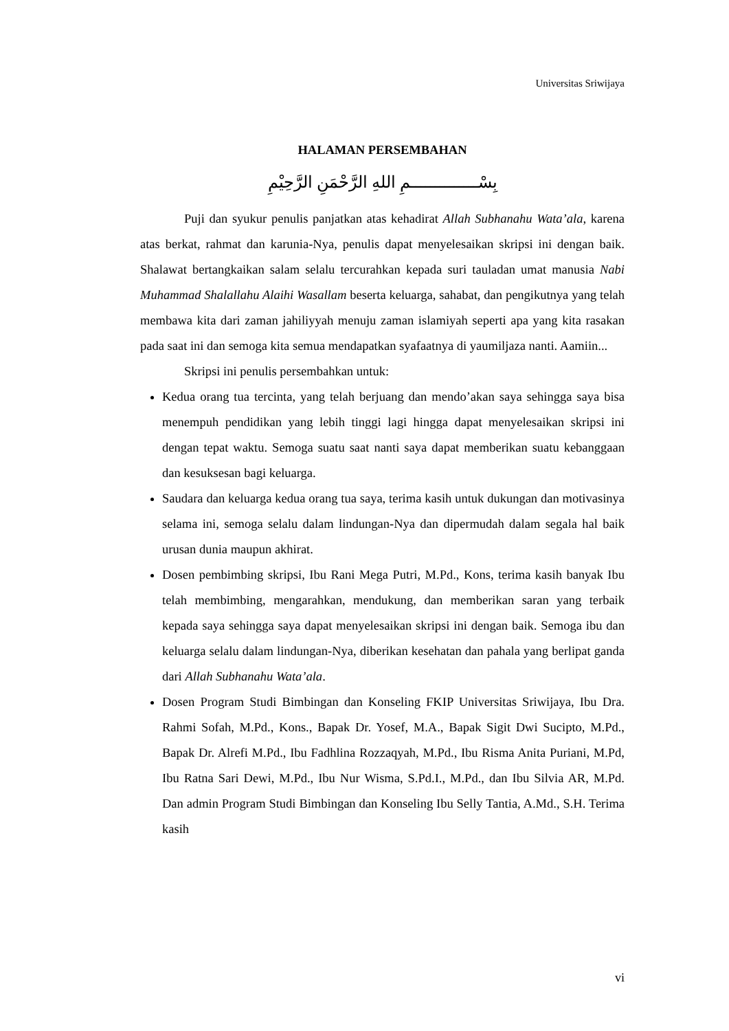Universitas Sriwijaya
HALAMAN PERSEMBAHAN
بِسْــــــــــــــمِ اللهِ الرَّحْمَنِ الرَّحِيْمِ
Puji dan syukur penulis panjatkan atas kehadirat Allah Subhanahu Wata’ala, karena atas berkat, rahmat dan karunia-Nya, penulis dapat menyelesaikan skripsi ini dengan baik. Shalawat bertangkaikan salam selalu tercurahkan kepada suri tauladan umat manusia Nabi Muhammad Shalallahu Alaihi Wasallam beserta keluarga, sahabat, dan pengikutnya yang telah membawa kita dari zaman jahiliyyah menuju zaman islamiyah seperti apa yang kita rasakan pada saat ini dan semoga kita semua mendapatkan syafaatnya di yaumiljaza nanti. Aamiin...
Skripsi ini penulis persembahkan untuk:
Kedua orang tua tercinta, yang telah berjuang dan mendo’akan saya sehingga saya bisa menempuh pendidikan yang lebih tinggi lagi hingga dapat menyelesaikan skripsi ini dengan tepat waktu. Semoga suatu saat nanti saya dapat memberikan suatu kebanggaan dan kesuksesan bagi keluarga.
Saudara dan keluarga kedua orang tua saya, terima kasih untuk dukungan dan motivasinya selama ini, semoga selalu dalam lindungan-Nya dan dipermudah dalam segala hal baik urusan dunia maupun akhirat.
Dosen pembimbing skripsi, Ibu Rani Mega Putri, M.Pd., Kons, terima kasih banyak Ibu telah membimbing, mengarahkan, mendukung, dan memberikan saran yang terbaik kepada saya sehingga saya dapat menyelesaikan skripsi ini dengan baik. Semoga ibu dan keluarga selalu dalam lindungan-Nya, diberikan kesehatan dan pahala yang berlipat ganda dari Allah Subhanahu Wata’ala.
Dosen Program Studi Bimbingan dan Konseling FKIP Universitas Sriwijaya, Ibu Dra. Rahmi Sofah, M.Pd., Kons., Bapak Dr. Yosef, M.A., Bapak Sigit Dwi Sucipto, M.Pd., Bapak Dr. Alrefi M.Pd., Ibu Fadhlina Rozzaqyah, M.Pd., Ibu Risma Anita Puriani, M.Pd, Ibu Ratna Sari Dewi, M.Pd., Ibu Nur Wisma, S.Pd.I., M.Pd., dan Ibu Silvia AR, M.Pd. Dan admin Program Studi Bimbingan dan Konseling Ibu Selly Tantia, A.Md., S.H. Terima kasih
vi